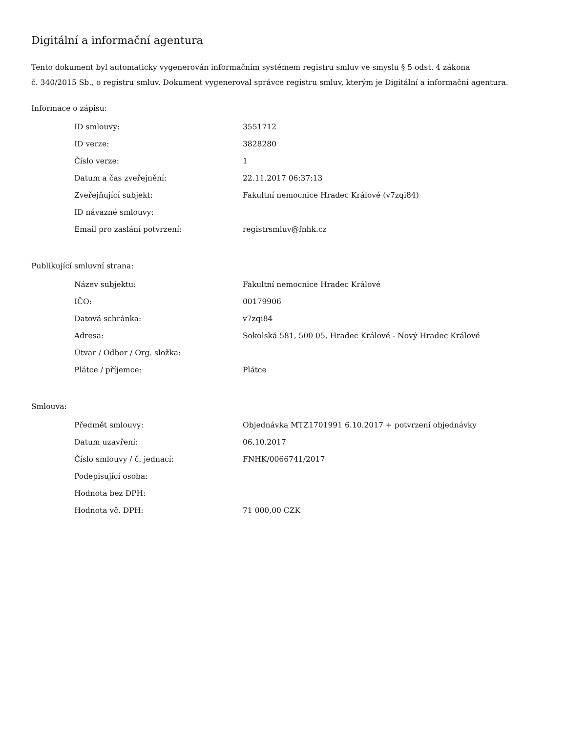Digitální a informační agentura
Tento dokument byl automaticky vygenerován informačním systémem registru smluv ve smyslu § 5 odst. 4 zákona
č. 340/2015 Sb., o registru smluv. Dokument vygeneroval správce registru smluv, kterým je Digitální a informační agentura.
Informace o zápisu:
| ID smlouvy: | 3551712 |
| ID verze: | 3828280 |
| Číslo verze: | 1 |
| Datum a čas zveřejnění: | 22.11.2017 06:37:13 |
| Zveřejňující subjekt: | Fakultní nemocnice Hradec Králové (v7zqi84) |
| ID návazné smlouvy: | |
| Email pro zaslání potvrzení: | registrsmluv@fnhk.cz |
Publikující smluvní strana:
| Název subjektu: | Fakultní nemocnice Hradec Králové |
| IČO: | 00179906 |
| Datová schránka: | v7zqi84 |
| Adresa: | Sokolská 581, 500 05, Hradec Králové - Nový Hradec Králové |
| Útvar / Odbor / Org. složka: | |
| Plátce / příjemce: | Plátce |
Smlouva:
| Předmět smlouvy: | Objednávka MTZ1701991 6.10.2017 + potvrzení objednávky |
| Datum uzavření: | 06.10.2017 |
| Číslo smlouvy / č. jednací: | FNHK/0066741/2017 |
| Podepisující osoba: | |
| Hodnota bez DPH: | |
| Hodnota vč. DPH: | 71 000,00 CZK |